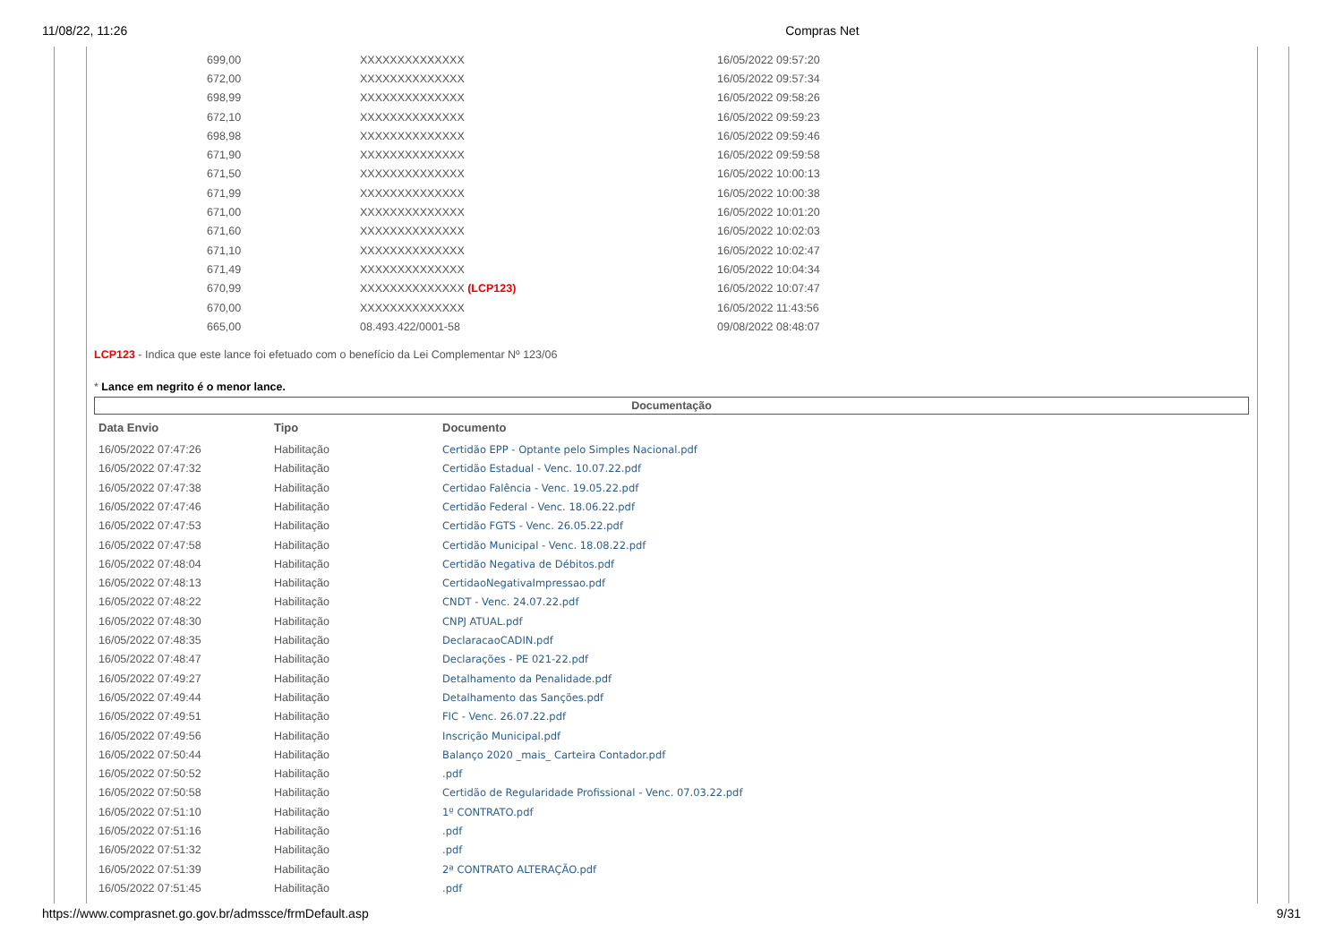11/08/22, 11:26 Compras Net
| 699,00 | XXXXXXXXXXXXXX | 16/05/2022 09:57:20 |
| 672,00 | XXXXXXXXXXXXXX | 16/05/2022 09:57:34 |
| 698,99 | XXXXXXXXXXXXXX | 16/05/2022 09:58:26 |
| 672,10 | XXXXXXXXXXXXXX | 16/05/2022 09:59:23 |
| 698,98 | XXXXXXXXXXXXXX | 16/05/2022 09:59:46 |
| 671,90 | XXXXXXXXXXXXXX | 16/05/2022 09:59:58 |
| 671,50 | XXXXXXXXXXXXXX | 16/05/2022 10:00:13 |
| 671,99 | XXXXXXXXXXXXXX | 16/05/2022 10:00:38 |
| 671,00 | XXXXXXXXXXXXXX | 16/05/2022 10:01:20 |
| 671,60 | XXXXXXXXXXXXXX | 16/05/2022 10:02:03 |
| 671,10 | XXXXXXXXXXXXXX | 16/05/2022 10:02:47 |
| 671,49 | XXXXXXXXXXXXXX | 16/05/2022 10:04:34 |
| 670,99 | XXXXXXXXXXXXXX (LCP123) | 16/05/2022 10:07:47 |
| 670,00 | XXXXXXXXXXXXXX | 16/05/2022 11:43:56 |
| 665,00 | 08.493.422/0001-58 | 09/08/2022 08:48:07 |
LCP123 - Indica que este lance foi efetuado com o benefício da Lei Complementar Nº 123/06
* Lance em negrito é o menor lance.
Documentação
| Data Envio | Tipo | Documento |
| --- | --- | --- |
| 16/05/2022 07:47:26 | Habilitação | Certidão EPP - Optante pelo Simples Nacional.pdf |
| 16/05/2022 07:47:32 | Habilitação | Certidão Estadual - Venc. 10.07.22.pdf |
| 16/05/2022 07:47:38 | Habilitação | Certidao Falência - Venc. 19.05.22.pdf |
| 16/05/2022 07:47:46 | Habilitação | Certidão Federal - Venc. 18.06.22.pdf |
| 16/05/2022 07:47:53 | Habilitação | Certidão FGTS - Venc. 26.05.22.pdf |
| 16/05/2022 07:47:58 | Habilitação | Certidão Municipal - Venc. 18.08.22.pdf |
| 16/05/2022 07:48:04 | Habilitação | Certidão Negativa de Débitos.pdf |
| 16/05/2022 07:48:13 | Habilitação | CertidaoNegativaImpressao.pdf |
| 16/05/2022 07:48:22 | Habilitação | CNDT - Venc. 24.07.22.pdf |
| 16/05/2022 07:48:30 | Habilitação | CNPJ ATUAL.pdf |
| 16/05/2022 07:48:35 | Habilitação | DeclaracaoCADIN.pdf |
| 16/05/2022 07:48:47 | Habilitação | Declarações - PE 021-22.pdf |
| 16/05/2022 07:49:27 | Habilitação | Detalhamento da Penalidade.pdf |
| 16/05/2022 07:49:44 | Habilitação | Detalhamento das Sanções.pdf |
| 16/05/2022 07:49:51 | Habilitação | FIC - Venc. 26.07.22.pdf |
| 16/05/2022 07:49:56 | Habilitação | Inscrição Municipal.pdf |
| 16/05/2022 07:50:44 | Habilitação | Balanço 2020 _mais_ Carteira Contador.pdf |
| 16/05/2022 07:50:52 | Habilitação | .pdf |
| 16/05/2022 07:50:58 | Habilitação | Certidão de Regularidade Profissional - Venc. 07.03.22.pdf |
| 16/05/2022 07:51:10 | Habilitação | 1º CONTRATO.pdf |
| 16/05/2022 07:51:16 | Habilitação | .pdf |
| 16/05/2022 07:51:32 | Habilitação | .pdf |
| 16/05/2022 07:51:39 | Habilitação | 2ª CONTRATO ALTERAÇÃO.pdf |
| 16/05/2022 07:51:45 | Habilitação | .pdf |
https://www.comprasnet.go.gov.br/admssce/frmDefault.asp 9/31